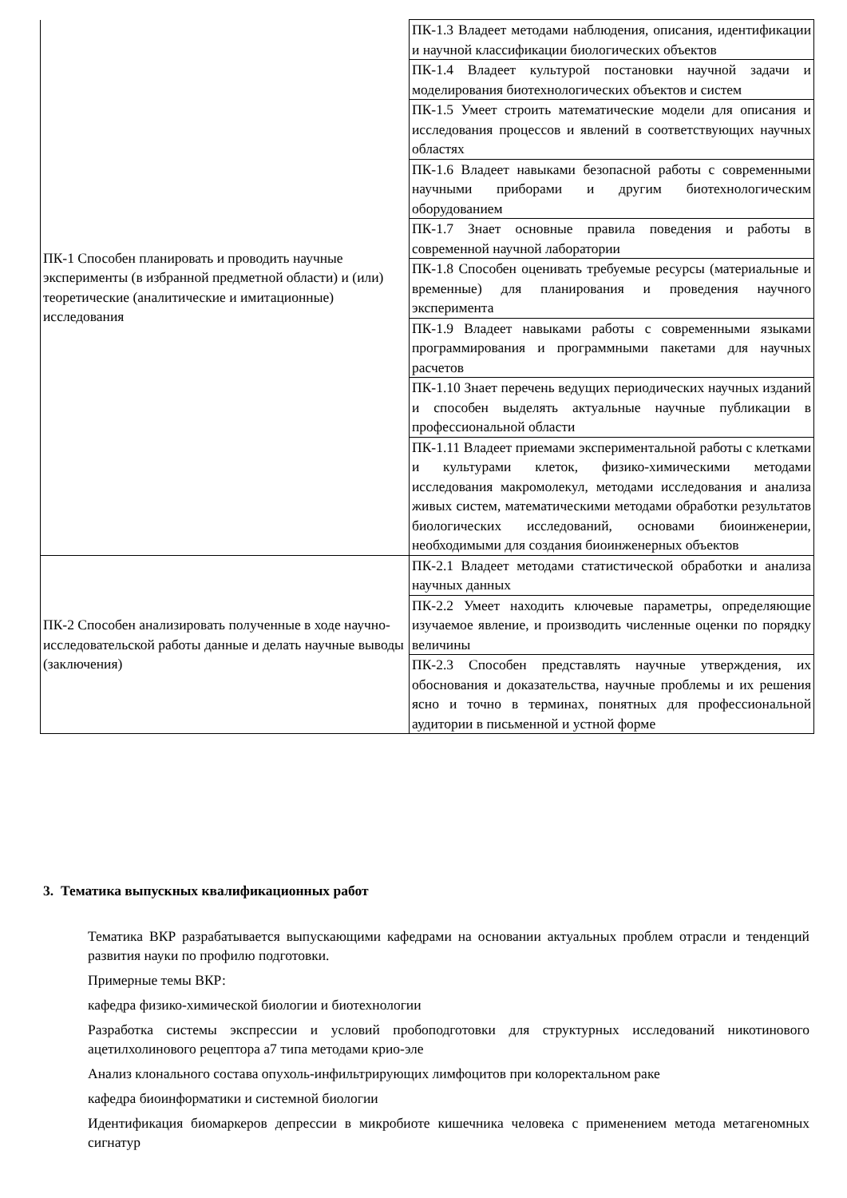| ПК-1 Способен планировать и проводить научные эксперименты (в избранной предметной области) и (или) теоретические (аналитические и имитационные) исследования | ПК-1.3 Владеет методами наблюдения, описания, идентификации и научной классификации биологических объектов |
| | ПК-1.4 Владеет культурой постановки научной задачи и моделирования биотехнологических объектов и систем |
| | ПК-1.5 Умеет строить математические модели для описания и исследования процессов и явлений в соответствующих научных областях |
| | ПК-1.6 Владеет навыками безопасной работы с современными научными приборами и другим биотехнологическим оборудованием |
| | ПК-1.7 Знает основные правила поведения и работы в современной научной лаборатории |
| | ПК-1.8 Способен оценивать требуемые ресурсы (материальные и временные) для планирования и проведения научного эксперимента |
| | ПК-1.9 Владеет навыками работы с современными языками программирования и программными пакетами для научных расчетов |
| | ПК-1.10 Знает перечень ведущих периодических научных изданий и способен выделять актуальные научные публикации в профессиональной области |
| | ПК-1.11 Владеет приемами экспериментальной работы с клетками и культурами клеток, физико-химическими методами исследования макромолекул, методами исследования и анализа живых систем, математическими методами обработки результатов биологических исследований, основами биоинженерии, необходимыми для создания биоинженерных объектов |
| ПК-2 Способен анализировать полученные в ходе научно-исследовательской работы данные и делать научные выводы (заключения) | ПК-2.1 Владеет методами статистической обработки и анализа научных данных |
| | ПК-2.2 Умеет находить ключевые параметры, определяющие изучаемое явление, и производить численные оценки по порядку величины |
| | ПК-2.3 Способен представлять научные утверждения, их обоснования и доказательства, научные проблемы и их решения ясно и точно в терминах, понятных для профессиональной аудитории в письменной и устной форме |
3. Тематика выпускных квалификационных работ
Тематика ВКР разрабатывается выпускающими кафедрами на основании актуальных проблем отрасли и тенденций развития науки по профилю подготовки.
Примерные темы ВКР:
кафедра физико-химической биологии и биотехнологии
Разработка системы экспрессии и условий пробоподготовки для структурных исследований никотинового ацетилхолинового рецептора а7 типа методами крио-эле
Анализ клонального состава опухоль-инфильтрирующих лимфоцитов при колоректальном раке
кафедра биоинформатики и системной биологии
Идентификация биомаркеров депрессии в микробиоте кишечника человека с применением метода метагеномных сигнатур